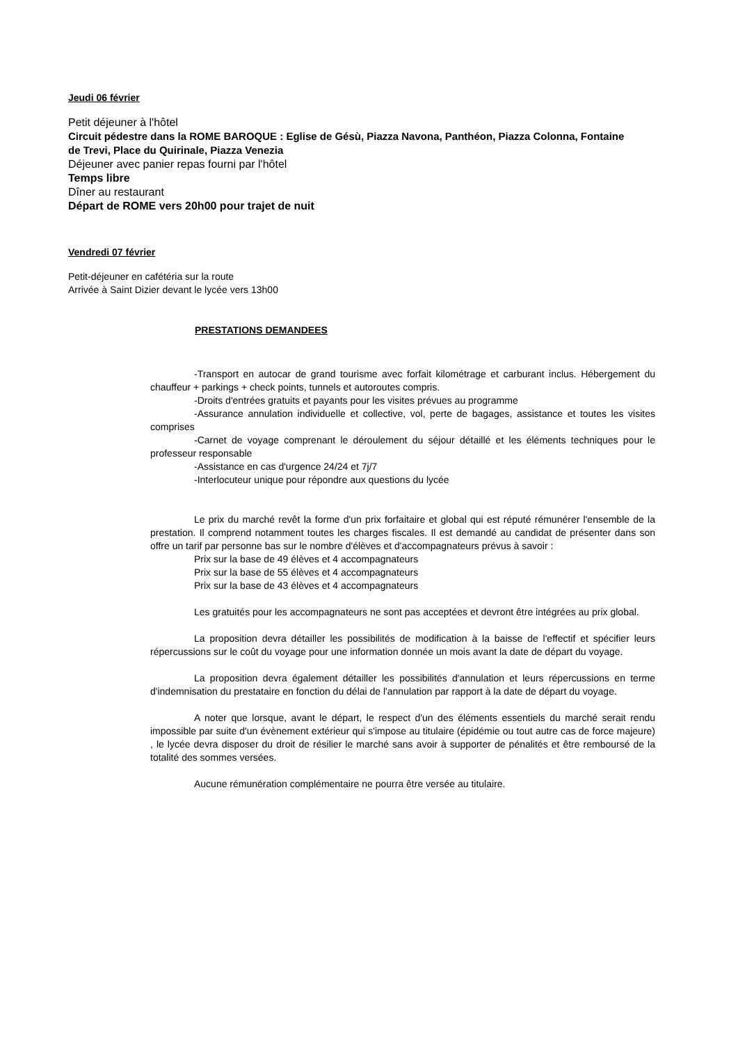Jeudi 06 février
Petit déjeuner à l'hôtel
Circuit pédestre dans la ROME BAROQUE : Eglise de Gésù, Piazza Navona, Panthéon, Piazza Colonna, Fontaine de Trevi, Place du Quirinale, Piazza Venezia
Déjeuner avec panier repas fourni par l'hôtel
Temps libre
Dîner au restaurant
Départ de ROME vers 20h00 pour trajet de nuit
Vendredi 07 février
Petit-déjeuner en cafétéria sur la route
Arrivée à Saint Dizier devant le lycée vers 13h00
PRESTATIONS DEMANDEES
-Transport en autocar de grand tourisme avec forfait kilométrage et carburant inclus. Hébergement du chauffeur + parkings + check points, tunnels et autoroutes compris.
-Droits d'entrées gratuits et payants pour les visites prévues au programme
-Assurance annulation individuelle et collective, vol, perte de bagages, assistance et toutes les visites comprises
-Carnet de voyage comprenant le déroulement du séjour détaillé et les éléments techniques pour le professeur responsable
-Assistance en cas d'urgence 24/24 et 7j/7
-Interlocuteur unique pour répondre aux questions du lycée
Le prix du marché revêt la forme d'un prix forfaitaire et global qui est réputé rémunérer l'ensemble de la prestation. Il comprend notamment toutes les charges fiscales. Il est demandé au candidat de présenter dans son offre un tarif par personne bas sur le nombre d'élèves et d'accompagnateurs prévus à savoir :
Prix sur la base de 49 élèves et 4 accompagnateurs
Prix sur la base de 55 élèves et 4 accompagnateurs
Prix sur la base de 43 élèves et 4 accompagnateurs
Les gratuités pour les accompagnateurs ne sont pas acceptées et devront être intégrées au prix global.
La proposition devra détailler les possibilités de modification à la baisse de l'effectif et spécifier leurs répercussions sur le coût du voyage pour une information donnée un mois avant la date de départ du voyage.
La proposition devra également détailler les possibilités d'annulation et leurs répercussions en terme d'indemnisation du prestataire en fonction du délai de l'annulation par rapport à la date de départ du voyage.
A noter que lorsque, avant le départ, le respect d'un des éléments essentiels du marché serait rendu impossible par suite d'un évènement extérieur qui s'impose au titulaire (épidémie ou tout autre cas de force majeure) , le lycée devra disposer du droit de résilier le marché sans avoir à supporter de pénalités et être remboursé de la totalité des sommes versées.
Aucune rémunération complémentaire ne pourra être versée au titulaire.